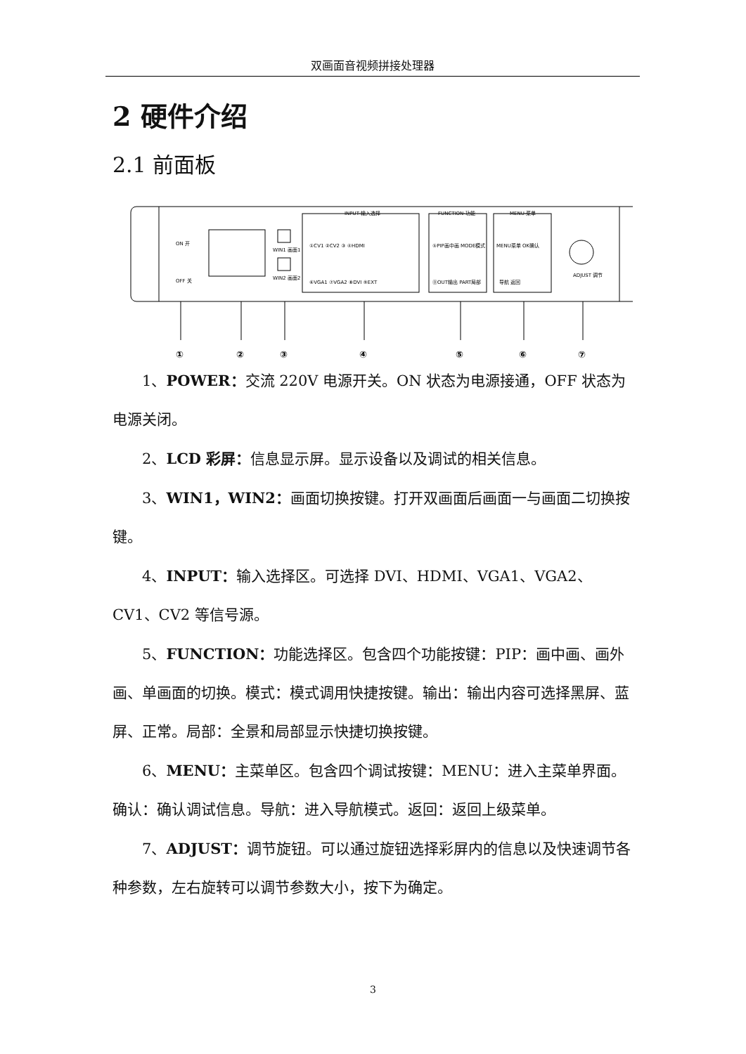双画面音视频拼接处理器
2 硬件介绍
2.1 前面板
ON 开
OFF 关
WIN1 画面1
WIN2 画面2
INPUT-输入选择
FUNCTION-功能
MENU-菜单
ADJUST 调节
①CV1 ②CV2 ③ ④HDMI
⑥VGA1 ⑦VGA2 ⑧DVI ⑨EXT
⑤PIP画中画 MODE模式
⓪OUT输出 PART局部
MENU菜单 OK确认
导航 返回
①
②
③
④
⑤
⑥
⑦
1、POWER：交流 220V 电源开关。ON 状态为电源接通，OFF 状态为电源关闭。
2、LCD 彩屏：信息显示屏。显示设备以及调试的相关信息。
3、WIN1，WIN2：画面切换按键。打开双画面后画面一与画面二切换按键。
4、INPUT：输入选择区。可选择 DVI、HDMI、VGA1、VGA2、CV1、CV2 等信号源。
5、FUNCTION：功能选择区。包含四个功能按键：PIP：画中画、画外画、单画面的切换。模式：模式调用快捷按键。输出：输出内容可选择黑屏、蓝屏、正常。局部：全景和局部显示快捷切换按键。
6、MENU：主菜单区。包含四个调试按键：MENU：进入主菜单界面。确认：确认调试信息。导航：进入导航模式。返回：返回上级菜单。
7、ADJUST：调节旋钮。可以通过旋钮选择彩屏内的信息以及快速调节各种参数，左右旋转可以调节参数大小，按下为确定。
3